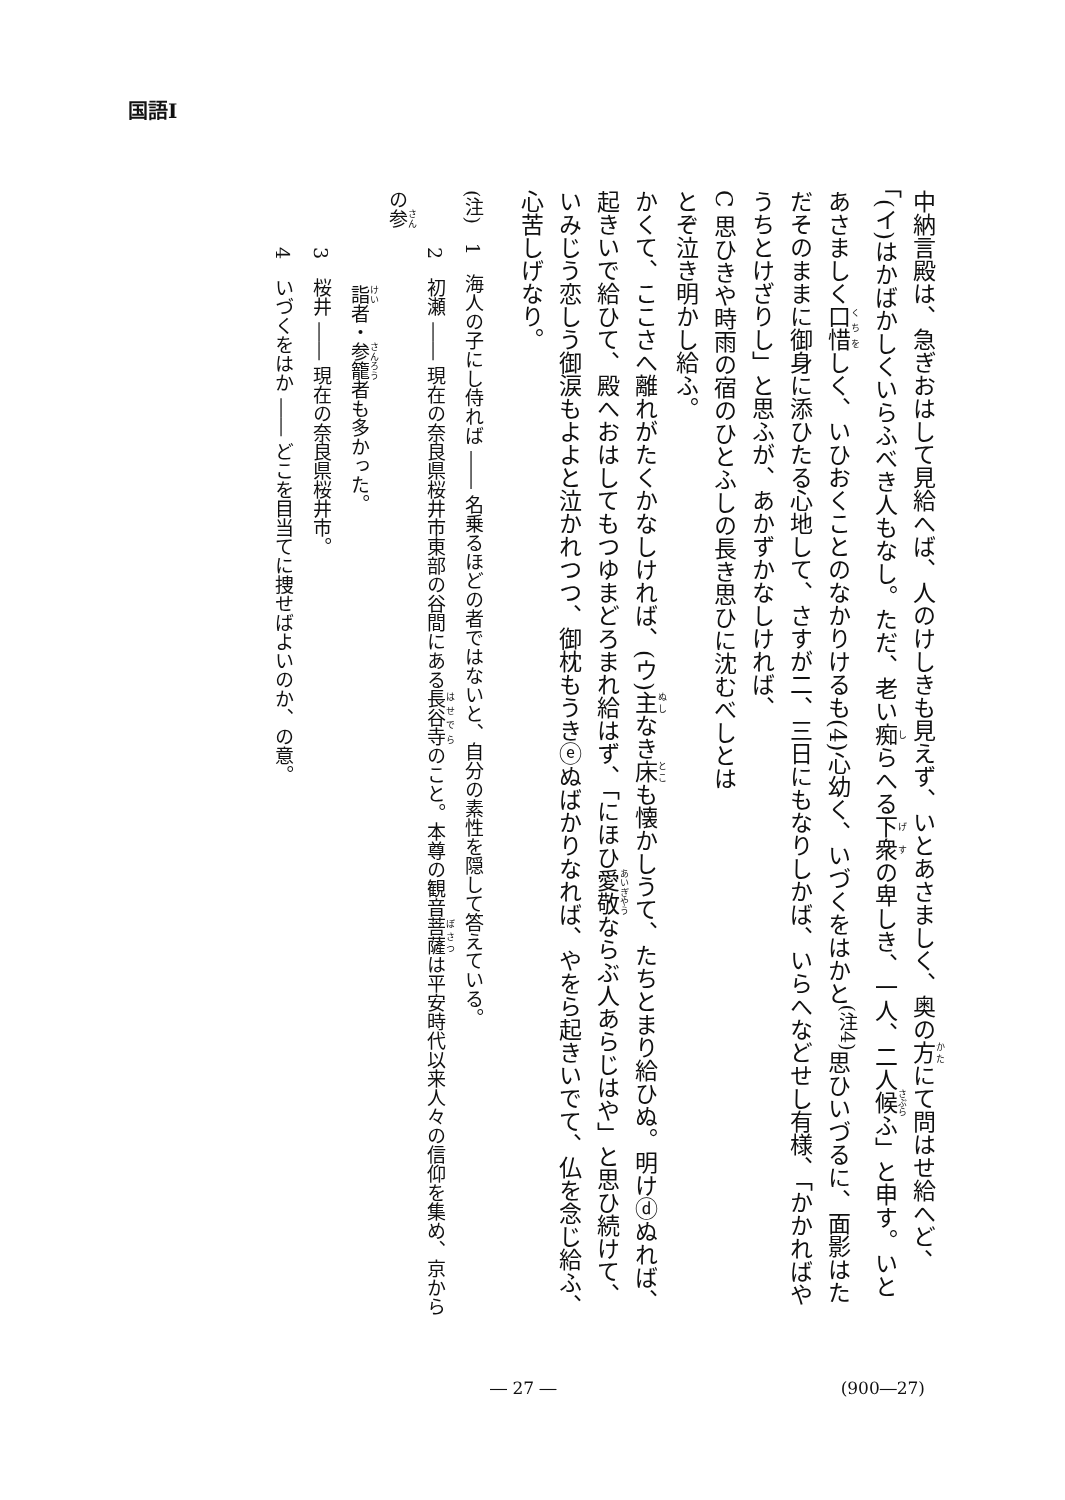国語Ⅰ
中納言殿は、急ぎおはして見給へば、人のけしきも見えず、いとあさましく、奥の方にて問はせ給へど、「(イ)はかばかしくいらふべき人もなし。ただ、老い痴らへる下衆の卑しき、一人、二人候ふ」と申す。いとあさましく口惜しく、いひおくことのなかりけるも(4)心幼く、いづくをはかと<sup>(注4)</sup>思ひいづるに、面影はただそのままに御身に添ひたる心地して、さすが二、三日にもなりしかば、いらへなどせし有様、「かかればやうちとけざりし」と思ふが、あかずかなしければ、
C 思ひきや時雨の宿のひとふしの長き思ひに沈むべしとは
とぞ泣き明かし給ふ。
かくて、ここさへ離れがたくかなしければ、(ウ)主なき床も懐かしうて、たちとまり給ひぬ。明けⓓぬれば、起きいで給ひて、殿へおはしてもつゆまどろまれ給はず、「にほひ愛敬ならぶ人あらじはや」と思ひ続けて、いみじう恋しう御涙もよよと泣かれつつ、御枕もうきⓔぬばかりなれば、やをら起きいでて、仏を念じ給ふ、心苦しげなり。
(注)　1　海人の子にし侍れば ―― 名乗るほどの者ではないと、自分の素性を隠して答えている。
　　　2　初瀬 ―― 現在の奈良県桜井市東部の谷間にある長谷寺のこと。本尊の観音菩薩は平安時代以来人々の信仰を集め、京からの参
　　　　　詣者・参籠者も多かった。
　　　3　桜井 ―― 現在の奈良県桜井市。
　　　4　いづくをはか ―― どこを目当てに捜せばよいのか、の意。
― 27 ― (900―27)